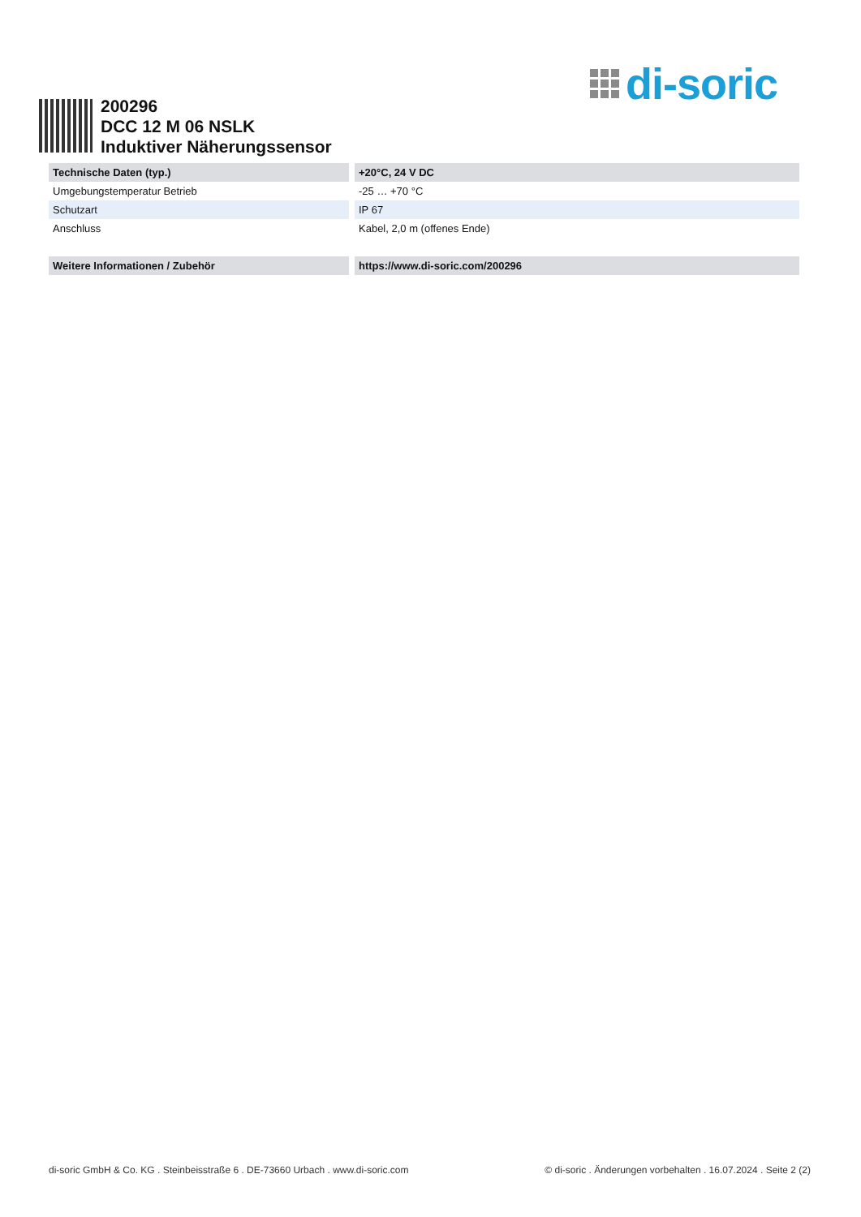di-soric
200296
DCC 12 M 06 NSLK
Induktiver Näherungssensor
| Technische Daten (typ.) | +20°C, 24 V DC |
| --- | --- |
| Umgebungstemperatur Betrieb | -25 … +70 °C |
| Schutzart | IP 67 |
| Anschluss | Kabel, 2,0 m (offenes Ende) |
| Weitere Informationen / Zubehör | https://www.di-soric.com/200296 |
di-soric GmbH & Co. KG . Steinbeisstraße 6 . DE-73660 Urbach . www.di-soric.com © di-soric . Änderungen vorbehalten . 16.07.2024 . Seite 2 (2)